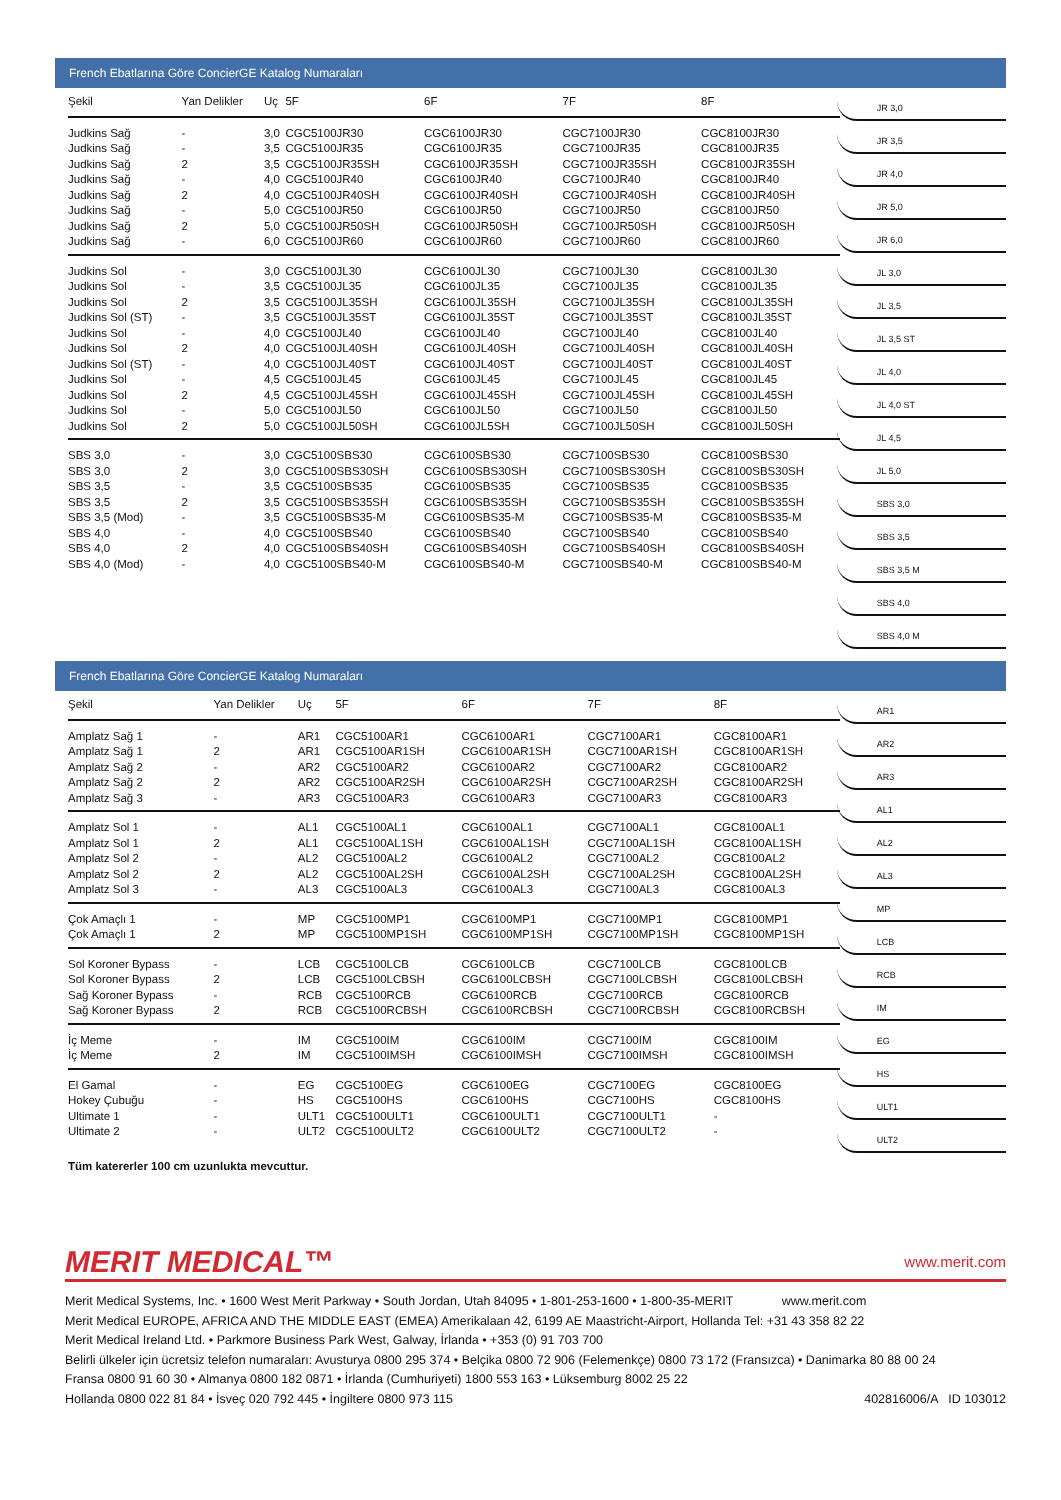French Ebatlarına Göre ConcierGE Katalog Numaraları
| Şekil | Yan Delikler | Uç | 5F | 6F | 7F | 8F |
| --- | --- | --- | --- | --- | --- | --- |
| Judkins Sağ | - | 3,0 | CGC5100JR30 | CGC6100JR30 | CGC7100JR30 | CGC8100JR30 |
| Judkins Sağ | - | 3,5 | CGC5100JR35 | CGC6100JR35 | CGC7100JR35 | CGC8100JR35 |
| Judkins Sağ | 2 | 3,5 | CGC5100JR35SH | CGC6100JR35SH | CGC7100JR35SH | CGC8100JR35SH |
| Judkins Sağ | - | 4,0 | CGC5100JR40 | CGC6100JR40 | CGC7100JR40 | CGC8100JR40 |
| Judkins Sağ | 2 | 4,0 | CGC5100JR40SH | CGC6100JR40SH | CGC7100JR40SH | CGC8100JR40SH |
| Judkins Sağ | - | 5,0 | CGC5100JR50 | CGC6100JR50 | CGC7100JR50 | CGC8100JR50 |
| Judkins Sağ | 2 | 5,0 | CGC5100JR50SH | CGC6100JR50SH | CGC7100JR50SH | CGC8100JR50SH |
| Judkins Sağ | - | 6,0 | CGC5100JR60 | CGC6100JR60 | CGC7100JR60 | CGC8100JR60 |
| Judkins Sol | - | 3,0 | CGC5100JL30 | CGC6100JL30 | CGC7100JL30 | CGC8100JL30 |
| Judkins Sol | - | 3,5 | CGC5100JL35 | CGC6100JL35 | CGC7100JL35 | CGC8100JL35 |
| Judkins Sol | 2 | 3,5 | CGC5100JL35SH | CGC6100JL35SH | CGC7100JL35SH | CGC8100JL35SH |
| Judkins Sol (ST) | - | 3,5 | CGC5100JL35ST | CGC6100JL35ST | CGC7100JL35ST | CGC8100JL35ST |
| Judkins Sol | - | 4,0 | CGC5100JL40 | CGC6100JL40 | CGC7100JL40 | CGC8100JL40 |
| Judkins Sol | 2 | 4,0 | CGC5100JL40SH | CGC6100JL40SH | CGC7100JL40SH | CGC8100JL40SH |
| Judkins Sol (ST) | - | 4,0 | CGC5100JL40ST | CGC6100JL40ST | CGC7100JL40ST | CGC8100JL40ST |
| Judkins Sol | - | 4,5 | CGC5100JL45 | CGC6100JL45 | CGC7100JL45 | CGC8100JL45 |
| Judkins Sol | 2 | 4,5 | CGC5100JL45SH | CGC6100JL45SH | CGC7100JL45SH | CGC8100JL45SH |
| Judkins Sol | - | 5,0 | CGC5100JL50 | CGC6100JL50 | CGC7100JL50 | CGC8100JL50 |
| Judkins Sol | 2 | 5,0 | CGC5100JL50SH | CGC6100JL5SH | CGC7100JL50SH | CGC8100JL50SH |
| SBS 3,0 | - | 3,0 | CGC5100SBS30 | CGC6100SBS30 | CGC7100SBS30 | CGC8100SBS30 |
| SBS 3,0 | 2 | 3,0 | CGC5100SBS30SH | CGC6100SBS30SH | CGC7100SBS30SH | CGC8100SBS30SH |
| SBS 3,5 | - | 3,5 | CGC5100SBS35 | CGC6100SBS35 | CGC7100SBS35 | CGC8100SBS35 |
| SBS 3,5 | 2 | 3,5 | CGC5100SBS35SH | CGC6100SBS35SH | CGC7100SBS35SH | CGC8100SBS35SH |
| SBS 3,5 (Mod) | - | 3,5 | CGC5100SBS35-M | CGC6100SBS35-M | CGC7100SBS35-M | CGC8100SBS35-M |
| SBS 4,0 | - | 4,0 | CGC5100SBS40 | CGC6100SBS40 | CGC7100SBS40 | CGC8100SBS40 |
| SBS 4,0 | 2 | 4,0 | CGC5100SBS40SH | CGC6100SBS40SH | CGC7100SBS40SH | CGC8100SBS40SH |
| SBS 4,0 (Mod) | - | 4,0 | CGC5100SBS40-M | CGC6100SBS40-M | CGC7100SBS40-M | CGC8100SBS40-M |
JR 3,0
JR 3,5
JR 4,0
JR 5,0
JR 6,0
JL 3,0
JL 3,5
JL 3,5 ST
JL 4,0
JL 4,0 ST
JL 4,5
JL 5,0
SBS 3,0
SBS 3,5
SBS 3,5 M
SBS 4,0
SBS 4,0 M
French Ebatlarına Göre ConcierGE Katalog Numaraları
| Şekil | Yan Delikler | Uç | 5F | 6F | 7F | 8F |
| --- | --- | --- | --- | --- | --- | --- |
| Amplatz Sağ 1 | - | AR1 | CGC5100AR1 | CGC6100AR1 | CGC7100AR1 | CGC8100AR1 |
| Amplatz Sağ 1 | 2 | AR1 | CGC5100AR1SH | CGC6100AR1SH | CGC7100AR1SH | CGC8100AR1SH |
| Amplatz Sağ 2 | - | AR2 | CGC5100AR2 | CGC6100AR2 | CGC7100AR2 | CGC8100AR2 |
| Amplatz Sağ 2 | 2 | AR2 | CGC5100AR2SH | CGC6100AR2SH | CGC7100AR2SH | CGC8100AR2SH |
| Amplatz Sağ 3 | - | AR3 | CGC5100AR3 | CGC6100AR3 | CGC7100AR3 | CGC8100AR3 |
| Amplatz Sol 1 | - | AL1 | CGC5100AL1 | CGC6100AL1 | CGC7100AL1 | CGC8100AL1 |
| Amplatz Sol 1 | 2 | AL1 | CGC5100AL1SH | CGC6100AL1SH | CGC7100AL1SH | CGC8100AL1SH |
| Amplatz Sol 2 | - | AL2 | CGC5100AL2 | CGC6100AL2 | CGC7100AL2 | CGC8100AL2 |
| Amplatz Sol 2 | 2 | AL2 | CGC5100AL2SH | CGC6100AL2SH | CGC7100AL2SH | CGC8100AL2SH |
| Amplatz Sol 3 | - | AL3 | CGC5100AL3 | CGC6100AL3 | CGC7100AL3 | CGC8100AL3 |
| Çok Amaçlı 1 | - | MP | CGC5100MP1 | CGC6100MP1 | CGC7100MP1 | CGC8100MP1 |
| Çok Amaçlı 1 | 2 | MP | CGC5100MP1SH | CGC6100MP1SH | CGC7100MP1SH | CGC8100MP1SH |
| Sol Koroner Bypass | - | LCB | CGC5100LCB | CGC6100LCB | CGC7100LCB | CGC8100LCB |
| Sol Koroner Bypass | 2 | LCB | CGC5100LCBSH | CGC6100LCBSH | CGC7100LCBSH | CGC8100LCBSH |
| Sağ Koroner Bypass | - | RCB | CGC5100RCB | CGC6100RCB | CGC7100RCB | CGC8100RCB |
| Sağ Koroner Bypass | 2 | RCB | CGC5100RCBSH | CGC6100RCBSH | CGC7100RCBSH | CGC8100RCBSH |
| İç Meme | - | IM | CGC5100IM | CGC6100IM | CGC7100IM | CGC8100IM |
| İç Meme | 2 | IM | CGC5100IMSH | CGC6100IMSH | CGC7100IMSH | CGC8100IMSH |
| El Gamal | - | EG | CGC5100EG | CGC6100EG | CGC7100EG | CGC8100EG |
| Hokey Çubuğu | - | HS | CGC5100HS | CGC6100HS | CGC7100HS | CGC8100HS |
| Ultimate 1 | - | ULT1 | CGC5100ULT1 | CGC6100ULT1 | CGC7100ULT1 | - |
| Ultimate 2 | - | ULT2 | CGC5100ULT2 | CGC6100ULT2 | CGC7100ULT2 | - |
Tüm katererler 100 cm uzunlukta mevcuttur.
AR1
AR2
AR3
AL1
AL2
AL3
MP
LCB
RCB
IM
EG
HS
ULT1
ULT2
MERIT MEDICAL™ www.merit.com
Merit Medical Systems, Inc. • 1600 West Merit Parkway • South Jordan, Utah 84095 • 1-801-253-1600 • 1-800-35-MERIT www.merit.com
Merit Medical EUROPE, AFRICA AND THE MIDDLE EAST (EMEA) Amerikalaan 42, 6199 AE Maastricht-Airport, Hollanda Tel: +31 43 358 82 22
Merit Medical Ireland Ltd. • Parkmore Business Park West, Galway, İrlanda • +353 (0) 91 703 700
Belirli ülkeler için ücretsiz telefon numaraları: Avusturya 0800 295 374 • Belçika 0800 72 906 (Felemenkçe) 0800 73 172 (Fransızca) • Danimarka 80 88 00 24
Fransa 0800 91 60 30 • Almanya 0800 182 0871 • İrlanda (Cumhuriyeti) 1800 553 163 • Lüksemburg 8002 25 22
Hollanda 0800 022 81 84 • İsveç 020 792 445 • İngiltere 0800 973 115 402816006/A ID 103012